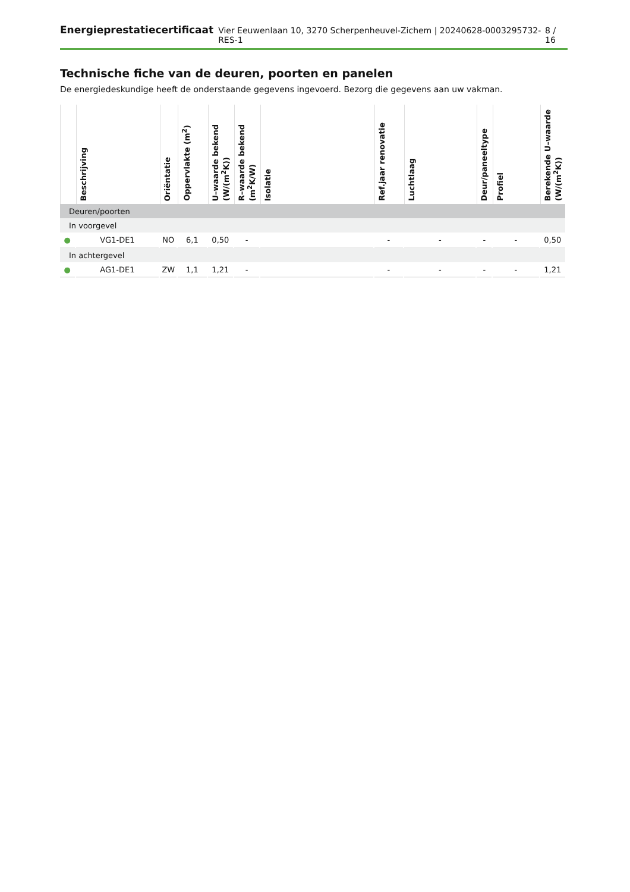Energieprestatiecertificaat Vier Eeuwenlaan 10, 3270 Scherpenheuvel-Zichem | 20240628-0003295732-RES-1 8 / 16
Technische fiche van de deuren, poorten en panelen
De energiedeskundige heeft de onderstaande gegevens ingevoerd. Bezorg die gegevens aan uw vakman.
| | Beschrijving | Oriëntatie | Oppervlakte (m<sup>2</sup>) | U–waarde bekend (W/(m<sup>2</sup>K)) | R–waarde bekend (m<sup>2</sup>K/W) | Isolatie | Ref.jaar renovatie | Luchtlaag | Deur/paneeltype | Profiel | Berekende U–waarde (W/(m<sup>2</sup>K)) |
| --- | --- | --- | --- | --- | --- | --- | --- | --- | --- | --- | --- |
| Deuren/poorten | | | | | | | | | | | |
| In voorgevel | | | | | | | | | | | |
| ● | VG1-DE1 | NO | 6,1 | 0,50 | - | | - | - | - | - | 0,50 |
| In achtergevel | | | | | | | | | | | |
| ● | AG1-DE1 | ZW | 1,1 | 1,21 | - | | - | - | - | - | 1,21 |